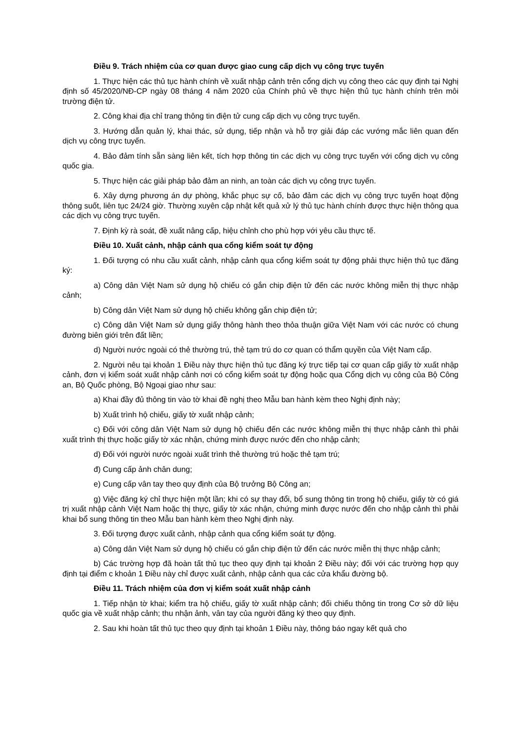Điều 9. Trách nhiệm của cơ quan được giao cung cấp dịch vụ công trực tuyến
1. Thực hiện các thủ tục hành chính về xuất nhập cảnh trên cổng dịch vụ công theo các quy định tại Nghị định số 45/2020/NĐ-CP ngày 08 tháng 4 năm 2020 của Chính phủ về thực hiện thủ tục hành chính trên môi trường điện tử.
2. Công khai địa chỉ trang thông tin điện tử cung cấp dịch vụ công trực tuyến.
3. Hướng dẫn quản lý, khai thác, sử dụng, tiếp nhận và hỗ trợ giải đáp các vướng mắc liên quan đến dịch vụ công trực tuyến.
4. Bảo đảm tính sẵn sàng liên kết, tích hợp thông tin các dịch vụ công trực tuyến với cổng dịch vụ công quốc gia.
5. Thực hiện các giải pháp bảo đảm an ninh, an toàn các dịch vụ công trực tuyến.
6. Xây dựng phương án dự phòng, khắc phục sự cố, bảo đảm các dịch vụ công trực tuyến hoạt động thông suốt, liên tục 24/24 giờ. Thường xuyên cập nhật kết quả xử lý thủ tục hành chính được thực hiện thông qua các dịch vụ công trực tuyến.
7. Định kỳ rà soát, đề xuất nâng cấp, hiệu chỉnh cho phù hợp với yêu cầu thực tế.
Điều 10. Xuất cảnh, nhập cảnh qua cổng kiểm soát tự động
1. Đối tượng có nhu cầu xuất cảnh, nhập cảnh qua cổng kiểm soát tự động phải thực hiện thủ tục đăng ký:
a) Công dân Việt Nam sử dụng hộ chiếu có gắn chip điện tử đến các nước không miễn thị thực nhập cảnh;
b) Công dân Việt Nam sử dụng hộ chiếu không gắn chip điện tử;
c) Công dân Việt Nam sử dụng giấy thông hành theo thỏa thuận giữa Việt Nam với các nước có chung đường biên giới trên đất liền;
d) Người nước ngoài có thẻ thường trú, thẻ tạm trú do cơ quan có thẩm quyền của Việt Nam cấp.
2. Người nêu tại khoản 1 Điều này thực hiện thủ tục đăng ký trực tiếp tại cơ quan cấp giấy tờ xuất nhập cảnh, đơn vị kiểm soát xuất nhập cảnh nơi có cổng kiểm soát tự động hoặc qua Cổng dịch vụ công của Bộ Công an, Bộ Quốc phòng, Bộ Ngoại giao như sau:
a) Khai đầy đủ thông tin vào tờ khai đề nghị theo Mẫu ban hành kèm theo Nghị định này;
b) Xuất trình hộ chiếu, giấy tờ xuất nhập cảnh;
c) Đối với công dân Việt Nam sử dụng hộ chiếu đến các nước không miễn thị thực nhập cảnh thì phải xuất trình thị thực hoặc giấy tờ xác nhận, chứng minh được nước đến cho nhập cảnh;
d) Đối với người nước ngoài xuất trình thẻ thường trú hoặc thẻ tạm trú;
đ) Cung cấp ảnh chân dung;
e) Cung cấp vân tay theo quy định của Bộ trưởng Bộ Công an;
g) Việc đăng ký chỉ thực hiện một lần; khi có sự thay đổi, bổ sung thông tin trong hộ chiếu, giấy tờ có giá trị xuất nhập cảnh Việt Nam hoặc thị thực, giấy tờ xác nhận, chứng minh được nước đến cho nhập cảnh thì phải khai bổ sung thông tin theo Mẫu ban hành kèm theo Nghị định này.
3. Đối tượng được xuất cảnh, nhập cảnh qua cổng kiểm soát tự động.
a) Công dân Việt Nam sử dụng hộ chiếu có gắn chip điện tử đến các nước miễn thị thực nhập cảnh;
b) Các trường hợp đã hoàn tất thủ tục theo quy định tại khoản 2 Điều này; đối với các trường hợp quy định tại điểm c khoản 1 Điều này chỉ được xuất cảnh, nhập cảnh qua các cửa khẩu đường bộ.
Điều 11. Trách nhiệm của đơn vị kiểm soát xuất nhập cảnh
1. Tiếp nhận tờ khai; kiểm tra hộ chiếu, giấy tờ xuất nhập cảnh; đối chiếu thông tin trong Cơ sở dữ liệu quốc gia về xuất nhập cảnh; thu nhận ảnh, vân tay của người đăng ký theo quy định.
2. Sau khi hoàn tất thủ tục theo quy định tại khoản 1 Điều này, thông báo ngay kết quả cho